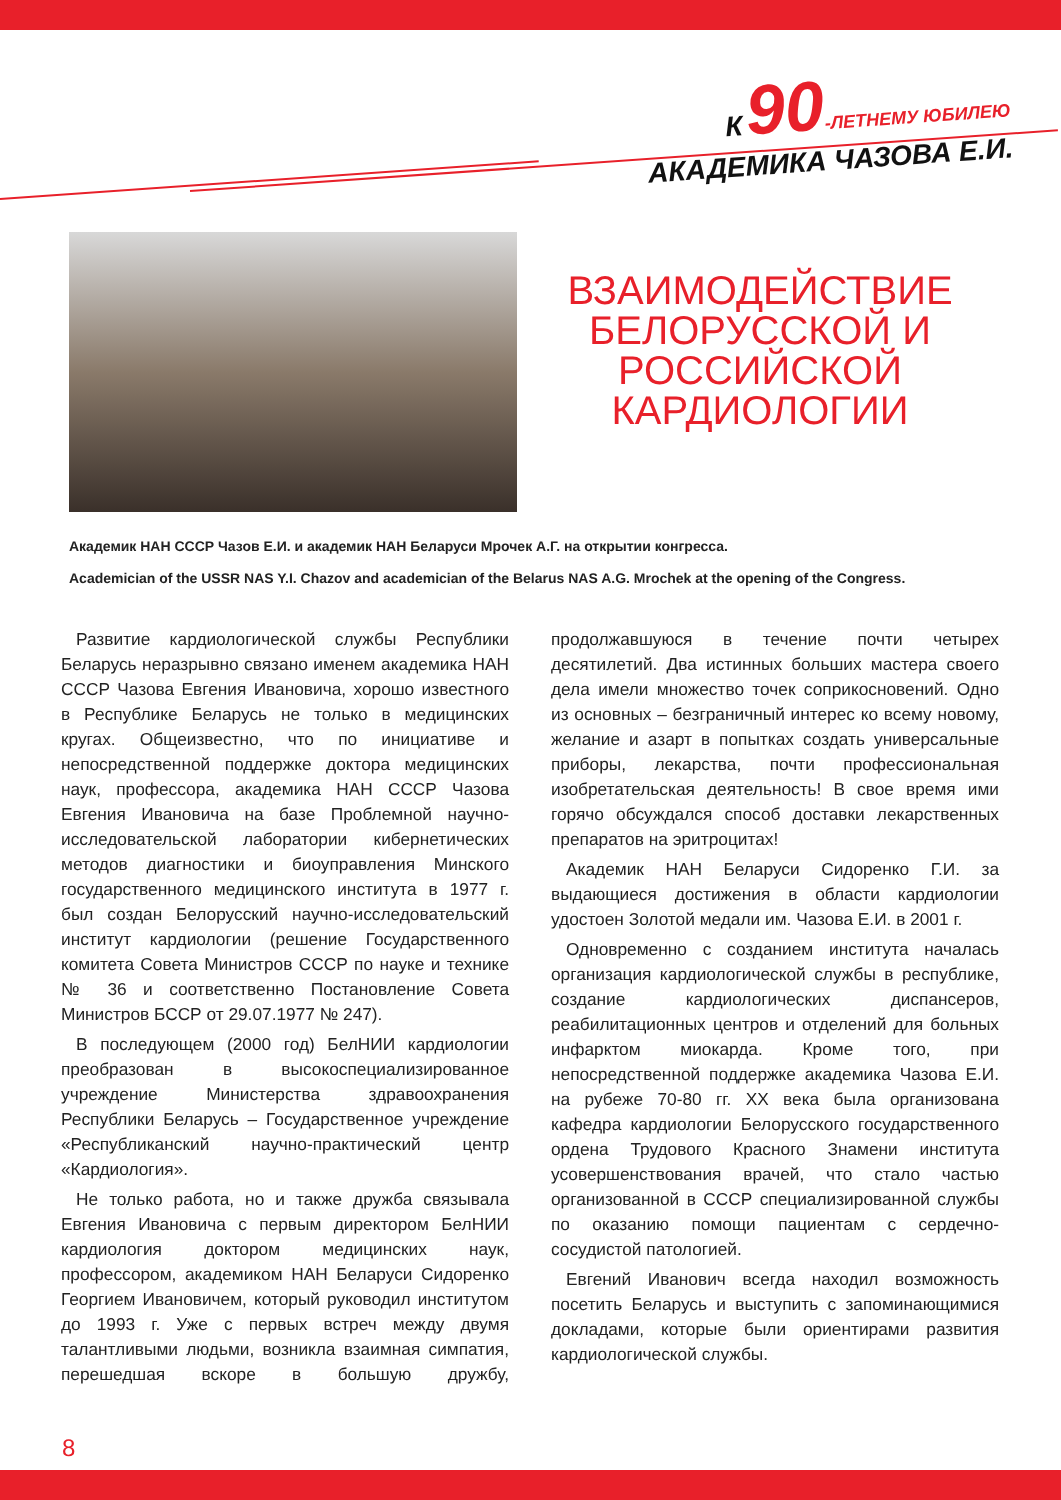К 90-ЛЕТНЕМУ ЮБИЛЕЮ
АКАДЕМИКА ЧАЗОВА Е.И.
ВЗАИМОДЕЙСТВИЕ БЕЛОРУССКОЙ И РОССИЙСКОЙ КАРДИОЛОГИИ
Академик НАН СССР Чазов Е.И. и академик НАН Беларуси Мрочек А.Г. на открытии конгресса.
Academician of the USSR NAS Y.I. Chazov and academician of the Belarus NAS A.G. Mrochek at the opening of the Congress.
Развитие кардиологической службы Республики Беларусь неразрывно связано именем академика НАН СССР Чазова Евгения Ивановича, хорошо известного в Республике Беларусь не только в медицинских кругах. Общеизвестно, что по инициативе и непосредственной поддержке доктора медицинских наук, профессора, академика НАН СССР Чазова Евгения Ивановича на базе Проблемной научно-исследовательской лаборатории кибернетических методов диагностики и биоуправления Минского государственного медицинского института в 1977 г. был создан Белорусский научно-исследовательский институт кардиологии (решение Государственного комитета Совета Министров СССР по науке и технике № 36 и соответственно Постановление Совета Министров БССР от 29.07.1977 № 247).
В последующем (2000 год) БелНИИ кардиологии преобразован в высокоспециализированное учреждение Министерства здравоохранения Республики Беларусь – Государственное учреждение «Республиканский научно-практический центр «Кардиология».
Не только работа, но и также дружба связывала Евгения Ивановича с первым директором БелНИИ кардиология доктором медицинских наук, профессором, академиком НАН Беларуси Сидоренко Георгием Ивановичем, который руководил институтом до 1993 г. Уже с первых встреч между двумя талантливыми людьми, возникла взаимная симпатия, перешедшая вскоре в большую дружбу, продолжавшуюся в течение почти четырех десятилетий. Два истинных больших мастера своего дела имели множество точек соприкосновений. Одно из основных – безграничный интерес ко всему новому, желание и азарт в попытках создать универсальные приборы, лекарства, почти профессиональная изобретательская деятельность! В свое время ими горячо обсуждался способ доставки лекарственных препаратов на эритроцитах!
Академик НАН Беларуси Сидоренко Г.И. за выдающиеся достижения в области кардиологии удостоен Золотой медали им. Чазова Е.И. в 2001 г.
Одновременно с созданием института началась организация кардиологической службы в республике, создание кардиологических диспансеров, реабилитационных центров и отделений для больных инфарктом миокарда. Кроме того, при непосредственной поддержке академика Чазова Е.И. на рубеже 70-80 гг. XX века была организована кафедра кардиологии Белорусского государственного ордена Трудового Красного Знамени института усовершенствования врачей, что стало частью организованной в СССР специализированной службы по оказанию помощи пациентам с сердечно-сосудистой патологией.
Евгений Иванович всегда находил возможность посетить Беларусь и выступить с запоминающимися докладами, которые были ориентирами развития кардиологической службы.
8